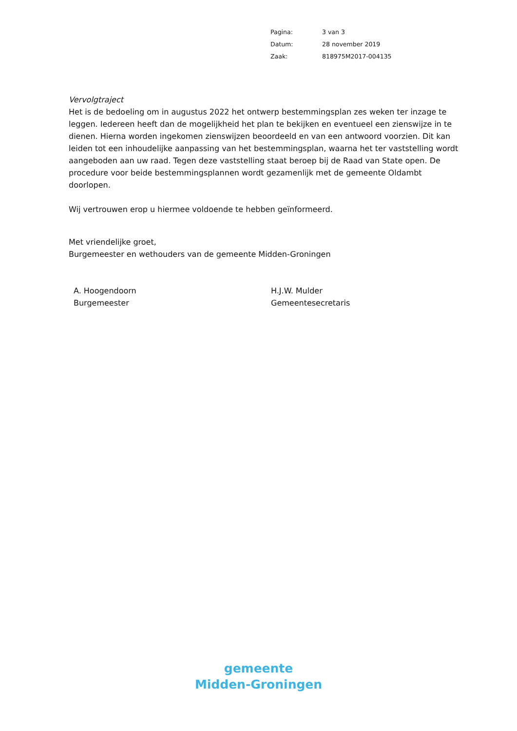| Pagina: | 3 van 3 |
| Datum: | 28 november 2019 |
| Zaak: | 818975M2017-004135 |
Vervolgtraject
Het is de bedoeling om in augustus 2022 het ontwerp bestemmingsplan zes weken ter inzage te leggen. Iedereen heeft dan de mogelijkheid het plan te bekijken en eventueel een zienswijze in te dienen. Hierna worden ingekomen zienswijzen beoordeeld en van een antwoord voorzien. Dit kan leiden tot een inhoudelijke aanpassing van het bestemmingsplan, waarna het ter vaststelling wordt aangeboden aan uw raad. Tegen deze vaststelling staat beroep bij de Raad van State open. De procedure voor beide bestemmingsplannen wordt gezamenlijk met de gemeente Oldambt doorlopen.
Wij vertrouwen erop u hiermee voldoende te hebben geïnformeerd.
Met vriendelijke groet,
Burgemeester en wethouders van de gemeente Midden-Groningen
A. Hoogendoorn
Burgemeester
H.J.W. Mulder
Gemeentesecretaris
gemeente
Midden-Groningen